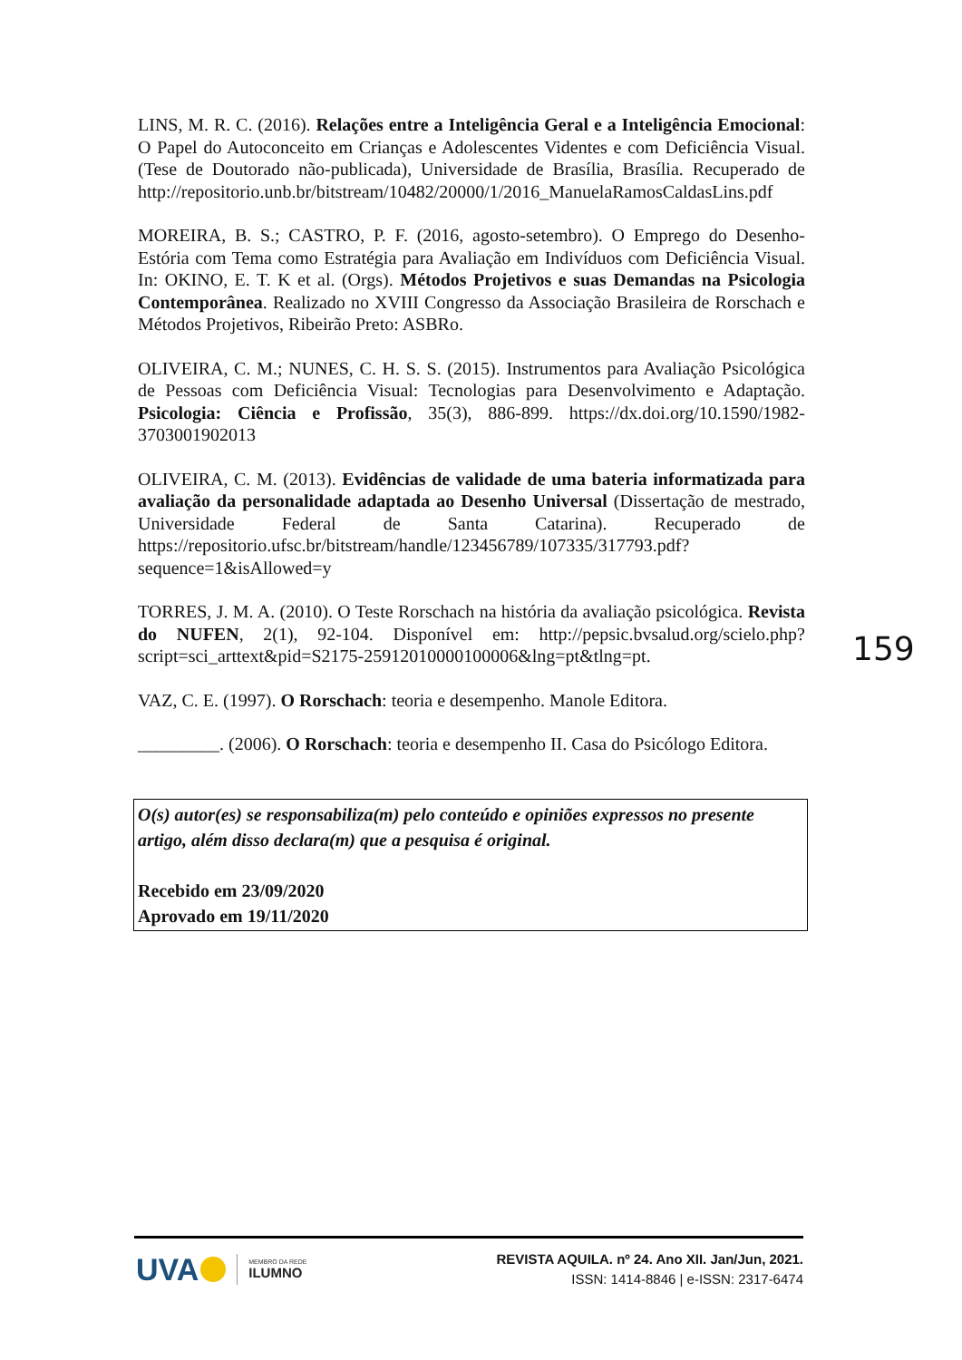LINS, M. R. C. (2016). Relações entre a Inteligência Geral e a Inteligência Emocional: O Papel do Autoconceito em Crianças e Adolescentes Videntes e com Deficiência Visual. (Tese de Doutorado não-publicada), Universidade de Brasília, Brasília. Recuperado de http://repositorio.unb.br/bitstream/10482/20000/1/2016_ManuelaRamosCaldasLins.pdf
MOREIRA, B. S.; CASTRO, P. F. (2016, agosto-setembro). O Emprego do Desenho-Estória com Tema como Estratégia para Avaliação em Indivíduos com Deficiência Visual. In: OKINO, E. T. K et al. (Orgs). Métodos Projetivos e suas Demandas na Psicologia Contemporânea. Realizado no XVIII Congresso da Associação Brasileira de Rorschach e Métodos Projetivos, Ribeirão Preto: ASBRo.
OLIVEIRA, C. M.; NUNES, C. H. S. S. (2015). Instrumentos para Avaliação Psicológica de Pessoas com Deficiência Visual: Tecnologias para Desenvolvimento e Adaptação. Psicologia: Ciência e Profissão, 35(3), 886-899. https://dx.doi.org/10.1590/1982-3703001902013
OLIVEIRA, C. M. (2013). Evidências de validade de uma bateria informatizada para avaliação da personalidade adaptada ao Desenho Universal (Dissertação de mestrado, Universidade Federal de Santa Catarina). Recuperado de https://repositorio.ufsc.br/bitstream/handle/123456789/107335/317793.pdf?sequence=1&isAllowed=y
TORRES, J. M. A. (2010). O Teste Rorschach na história da avaliação psicológica. Revista do NUFEN, 2(1), 92-104. Disponível em: http://pepsic.bvsalud.org/scielo.php?script=sci_arttext&pid=S2175-25912010000100006&lng=pt&tlng=pt.
VAZ, C. E. (1997). O Rorschach: teoria e desempenho. Manole Editora.
_________. (2006). O Rorschach: teoria e desempenho II. Casa do Psicólogo Editora.
O(s) autor(es) se responsabiliza(m) pelo conteúdo e opiniões expressos no presente artigo, além disso declara(m) que a pesquisa é original.
Recebido em 23/09/2020
Aprovado em 19/11/2020
159
UVA
MEMBRO DA REDE
ILUMNO
REVISTA AQUILA. nº 24. Ano XII. Jan/Jun, 2021.
ISSN: 1414-8846 | e-ISSN: 2317-6474